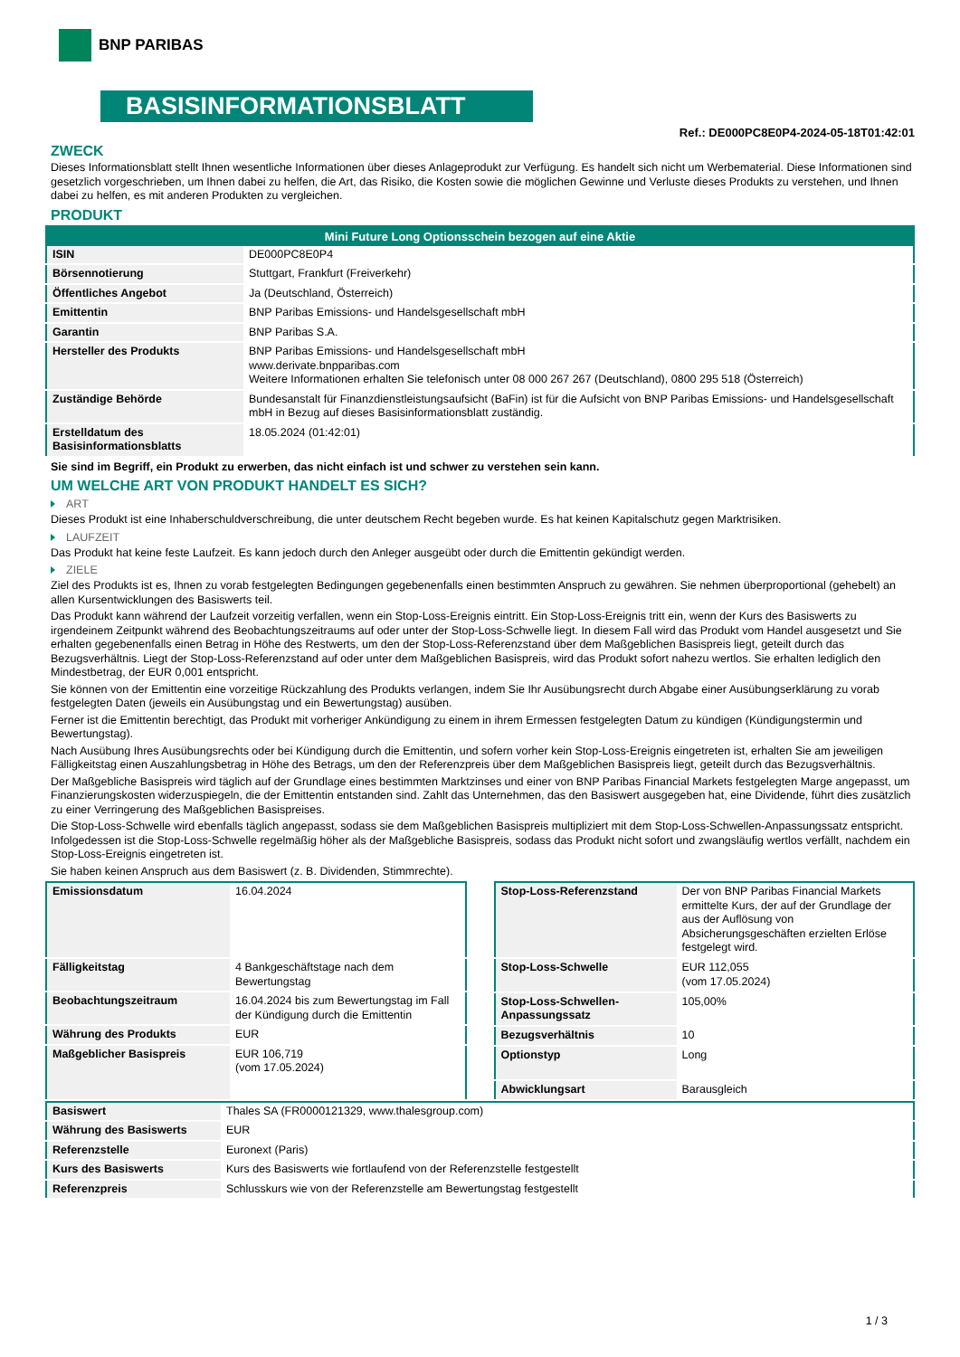BNP PARIBAS
BASISINFORMATIONSBLATT
Ref.: DE000PC8E0P4-2024-05-18T01:42:01
ZWECK
Dieses Informationsblatt stellt Ihnen wesentliche Informationen über dieses Anlageprodukt zur Verfügung. Es handelt sich nicht um Werbematerial. Diese Informationen sind gesetzlich vorgeschrieben, um Ihnen dabei zu helfen, die Art, das Risiko, die Kosten sowie die möglichen Gewinne und Verluste dieses Produkts zu verstehen, und Ihnen dabei zu helfen, es mit anderen Produkten zu vergleichen.
PRODUKT
| Mini Future Long Optionsschein bezogen auf eine Aktie | |
| --- | --- |
| ISIN | DE000PC8E0P4 |
| Börsennotierung | Stuttgart, Frankfurt (Freiverkehr) |
| Öffentliches Angebot | Ja (Deutschland, Österreich) |
| Emittentin | BNP Paribas Emissions- und Handelsgesellschaft mbH |
| Garantin | BNP Paribas S.A. |
| Hersteller des Produkts | BNP Paribas Emissions- und Handelsgesellschaft mbH www.derivate.bnpparibas.com Weitere Informationen erhalten Sie telefonisch unter 08 000 267 267 (Deutschland), 0800 295 518 (Österreich) |
| Zuständige Behörde | Bundesanstalt für Finanzdienstleistungsaufsicht (BaFin) ist für die Aufsicht von BNP Paribas Emissions- und Handelsgesellschaft mbH in Bezug auf dieses Basisinformationsblatt zuständig. |
| Erstelldatum des Basisinformationsblatts | 18.05.2024 (01:42:01) |
Sie sind im Begriff, ein Produkt zu erwerben, das nicht einfach ist und schwer zu verstehen sein kann.
UM WELCHE ART VON PRODUKT HANDELT ES SICH?
ART
Dieses Produkt ist eine Inhaberschuldverschreibung, die unter deutschem Recht begeben wurde. Es hat keinen Kapitalschutz gegen Marktrisiken.
LAUFZEIT
Das Produkt hat keine feste Laufzeit. Es kann jedoch durch den Anleger ausgeübt oder durch die Emittentin gekündigt werden.
ZIELE
Ziel des Produkts ist es, Ihnen zu vorab festgelegten Bedingungen gegebenenfalls einen bestimmten Anspruch zu gewähren. Sie nehmen überproportional (gehebelt) an allen Kursentwicklungen des Basiswerts teil.
Das Produkt kann während der Laufzeit vorzeitig verfallen, wenn ein Stop-Loss-Ereignis eintritt. Ein Stop-Loss-Ereignis tritt ein, wenn der Kurs des Basiswerts zu irgendeinem Zeitpunkt während des Beobachtungszeitraums auf oder unter der Stop-Loss-Schwelle liegt. In diesem Fall wird das Produkt vom Handel ausgesetzt und Sie erhalten gegebenenfalls einen Betrag in Höhe des Restwerts, um den der Stop-Loss-Referenzstand über dem Maßgeblichen Basispreis liegt, geteilt durch das Bezugsverhältnis. Liegt der Stop-Loss-Referenzstand auf oder unter dem Maßgeblichen Basispreis, wird das Produkt sofort nahezu wertlos. Sie erhalten lediglich den Mindestbetrag, der EUR 0,001 entspricht.
Sie können von der Emittentin eine vorzeitige Rückzahlung des Produkts verlangen, indem Sie Ihr Ausübungsrecht durch Abgabe einer Ausübungserklärung zu vorab festgelegten Daten (jeweils ein Ausübungstag und ein Bewertungstag) ausüben.
Ferner ist die Emittentin berechtigt, das Produkt mit vorheriger Ankündigung zu einem in ihrem Ermessen festgelegten Datum zu kündigen (Kündigungstermin und Bewertungstag).
Nach Ausübung Ihres Ausübungsrechts oder bei Kündigung durch die Emittentin, und sofern vorher kein Stop-Loss-Ereignis eingetreten ist, erhalten Sie am jeweiligen Fälligkeitstag einen Auszahlungsbetrag in Höhe des Betrags, um den der Referenzpreis über dem Maßgeblichen Basispreis liegt, geteilt durch das Bezugsverhältnis.
Der Maßgebliche Basispreis wird täglich auf der Grundlage eines bestimmten Marktzinses und einer von BNP Paribas Financial Markets festgelegten Marge angepasst, um Finanzierungskosten widerzuspiegeln, die der Emittentin entstanden sind. Zahlt das Unternehmen, das den Basiswert ausgegeben hat, eine Dividende, führt dies zusätzlich zu einer Verringerung des Maßgeblichen Basispreises.
Die Stop-Loss-Schwelle wird ebenfalls täglich angepasst, sodass sie dem Maßgeblichen Basispreis multipliziert mit dem Stop-Loss-Schwellen-Anpassungssatz entspricht. Infolgedessen ist die Stop-Loss-Schwelle regelmäßig höher als der Maßgebliche Basispreis, sodass das Produkt nicht sofort und zwangsläufig wertlos verfällt, nachdem ein Stop-Loss-Ereignis eingetreten ist.
Sie haben keinen Anspruch aus dem Basiswert (z. B. Dividenden, Stimmrechte).
| Emissionsdatum | 16.04.2024 |
| Fälligkeitstag | 4 Bankgeschäftstage nach dem Bewertungstag |
| Beobachtungszeitraum | 16.04.2024 bis zum Bewertungstag im Fall der Kündigung durch die Emittentin |
| Währung des Produkts | EUR |
| Maßgeblicher Basispreis | EUR 106,719 (vom 17.05.2024) |
| Stop-Loss-Referenzstand | Der von BNP Paribas Financial Markets ermittelte Kurs, der auf der Grundlage der aus der Auflösung von Absicherungsgeschäften erzielten Erlöse festgelegt wird. |
| Stop-Loss-Schwelle | EUR 112,055 (vom 17.05.2024) |
| Stop-Loss-Schwellen-Anpassungssatz | 105,00% |
| Bezugsverhältnis | 10 |
| Optionstyp | Long |
| Abwicklungsart | Barausgleich |
| Basiswert | Thales SA (FR0000121329, www.thalesgroup.com) |
| Währung des Basiswerts | EUR |
| Referenzstelle | Euronext (Paris) |
| Kurs des Basiswerts | Kurs des Basiswerts wie fortlaufend von der Referenzstelle festgestellt |
| Referenzpreis | Schlusskurs wie von der Referenzstelle am Bewertungstag festgestellt |
1 / 3